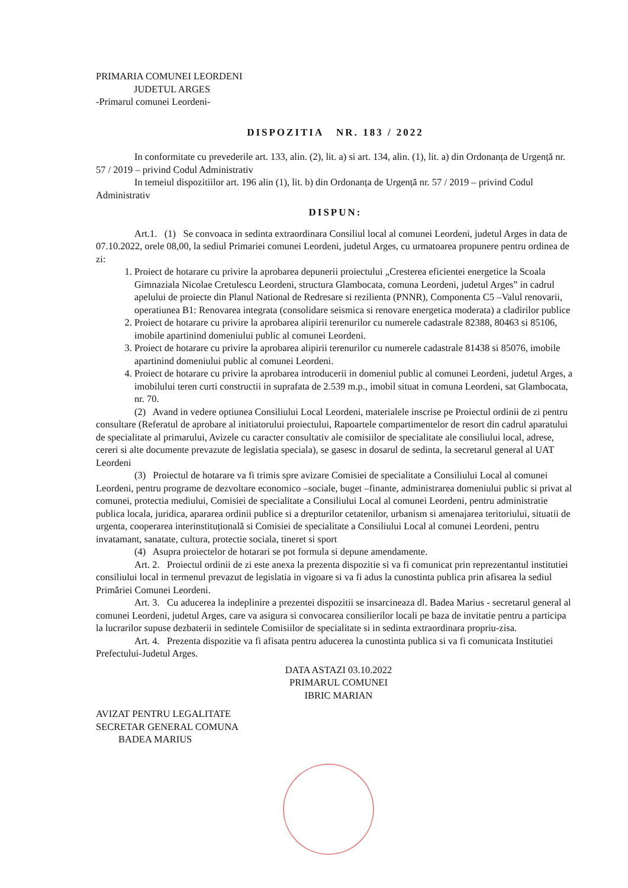PRIMARIA COMUNEI LEORDENI
JUDETUL ARGES
-Primarul comunei Leordeni-
DISPOZITIA NR. 183 / 2022
In conformitate cu prevederile art. 133, alin. (2), lit. a) si art. 134, alin. (1), lit. a) din Ordonanța de Urgență nr. 57 / 2019 – privind Codul Administrativ
In temeiul dispozitiilor art. 196 alin (1), lit. b) din Ordonanța de Urgență nr. 57 / 2019 – privind Codul Administrativ
DISPUN:
Art.1. (1) Se convoaca in sedinta extraordinara Consiliul local al comunei Leordeni, judetul Arges in data de 07.10.2022, orele 08,00, la sediul Primariei comunei Leordeni, judetul Arges, cu urmatoarea propunere pentru ordinea de zi:
1. Proiect de hotarare cu privire la aprobarea depunerii proiectului „Cresterea eficientei energetice la Scoala Gimnaziala Nicolae Cretulescu Leordeni, structura Glambocata, comuna Leordeni, judetul Arges” in cadrul apelului de proiecte din Planul National de Redresare si rezilienta (PNNR), Componenta C5 –Valul renovarii, operatiunea B1: Renovarea integrata (consolidare seismica si renovare energetica moderata) a cladirilor publice
2. Proiect de hotarare cu privire la aprobarea alipirii terenurilor cu numerele cadastrale 82388, 80463 si 85106, imobile apartinind domeniului public al comunei Leordeni.
3. Proiect de hotarare cu privire la aprobarea alipirii terenurilor cu numerele cadastrale 81438 si 85076, imobile apartinind domeniului public al comunei Leordeni.
4. Proiect de hotarare cu privire la aprobarea introducerii in domeniul public al comunei Leordeni, judetul Arges, a imobilului teren curti constructii in suprafata de 2.539 m.p., imobil situat in comuna Leordeni, sat Glambocata, nr. 70.
(2) Avand in vedere optiunea Consiliului Local Leordeni, materialele inscrise pe Proiectul ordinii de zi pentru consultare (Referatul de aprobare al initiatorului proiectului, Rapoartele compartimentelor de resort din cadrul aparatului de specialitate al primarului, Avizele cu caracter consultativ ale comisiilor de specialitate ale consiliului local, adrese, cereri si alte documente prevazute de legislatia speciala), se gasesc in dosarul de sedinta, la secretarul general al UAT Leordeni
(3) Proiectul de hotarare va fi trimis spre avizare Comisiei de specialitate a Consiliului Local al comunei Leordeni, pentru programe de dezvoltare economico –sociale, buget –finante, administrarea domeniului public si privat al comunei, protectia mediului, Comisiei de specialitate a Consiliului Local al comunei Leordeni, pentru administratie publica locala, juridica, apararea ordinii publice si a drepturilor cetatenilor, urbanism si amenajarea teritoriului, situatii de urgenta, cooperarea interinstituțională si Comisiei de specialitate a Consiliului Local al comunei Leordeni, pentru invatamant, sanatate, cultura, protectie sociala, tineret si sport
(4) Asupra proiectelor de hotarari se pot formula si depune amendamente.
Art. 2. Proiectul ordinii de zi este anexa la prezenta dispozitie si va fi comunicat prin reprezentantul institutiei consiliului local in termenul prevazut de legislatia in vigoare si va fi adus la cunostinta publica prin afisarea la sediul Primăriei Comunei Leordeni.
Art. 3. Cu aducerea la indeplinire a prezentei dispozitii se insarcineaza dl. Badea Marius - secretarul general al comunei Leordeni, judetul Arges, care va asigura si convocarea consilierilor locali pe baza de invitatie pentru a participa la lucrarilor supuse dezbaterii in sedintele Comisiilor de specialitate si in sedinta extraordinara propriu-zisa.
Art. 4. Prezenta dispozitie va fi afisata pentru aducerea la cunostinta publica si va fi comunicata Institutiei Prefectului-Judetul Arges.
DATA ASTAZI 03.10.2022
PRIMARUL COMUNEI
IBRIC MARIAN
AVIZAT PENTRU LEGALITATE
SECRETAR GENERAL COMUNA
BADEA MARIUS